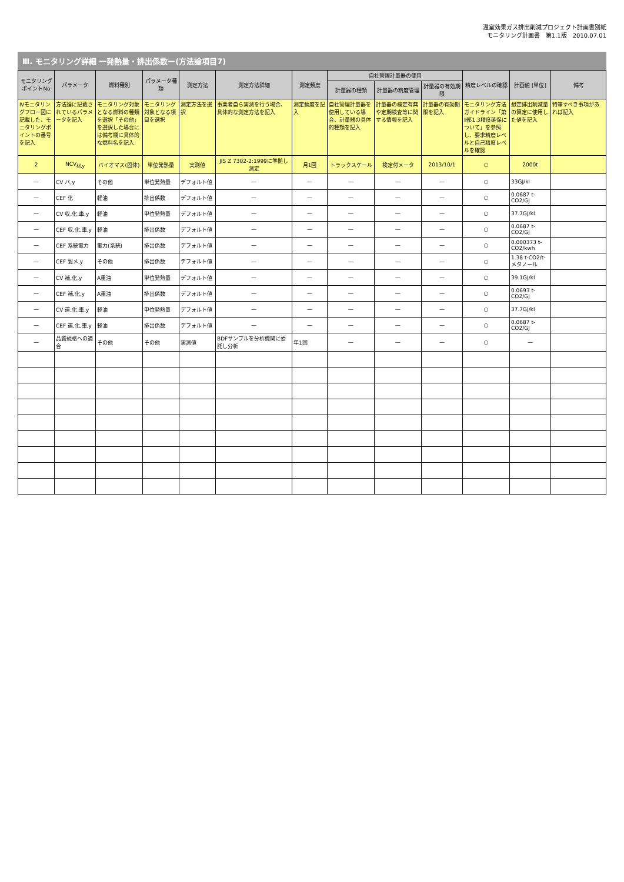温室効果ガス排出削減プロジェクト計画書別紙
モニタリング計画書　第1.1版　2010.07.01
Ⅲ. モニタリング詳細 ー発熱量・排出係数ー(方法論項目7)
| モニタリングポイントNo | パラメータ | 燃料種別 | パラメータ種類 | 測定方法 | 測定方法詳細 | 測定頻度 | 自社管理計量器の使用 | | | 精度レベルの確認 | 計画値 [単位] | 備考 |
| --- | --- | --- | --- | --- | --- | --- | --- | --- | --- | --- | --- | --- |
| | | | | | | | 計量器の種類 | 計量器の精度管理 | 計量器の有効期限 | | | |
| Ⅳモニタリングフロー図に記載した、モニタリングポイントの番号を記入 | 方法論に記載されているパラメータを記入 | モニタリング対象となる燃料の種類を選択「その他」を選択した場合には備考欄に具体的な燃料名を記入 | モニタリング対象となる項目を選択 | 測定方法を選択 | 事業者自ら実測を行う場合、具体的な測定方法を記入 | 測定頻度を記入 | 自社管理計量器を使用している場合、計量器の具体的種類を記入 | 計量器の検定有無や定期検査等に関する情報を記入 | 計量器の有効期限を記入 | モニタリング方法ガイドライン「第Ⅱ部1.3精度確保について」を参照し、要求精度レベルと自己精度レベルを確認 | 想定排出削減量の算定に使用した値を記入 | 特筆すべき事項があれば記入 |
| 2 | NCV<sub>材,y</sub> | バイオマス(固体) | 単位発熱量 | 実測値 | JIS Z 7302-2:1999に準拠し測定 | 月1回 | トラックスケール | 検定付メータ | 2013/10/1 | ○ | 2000t | |
| — | CV バ,y | その他 | 単位発熱量 | デフォルト値 | — | — | — | — | — | ○ | 33GJ/kl | |
| — | CEF 化 | 軽油 | 排出係数 | デフォルト値 | — | — | — | — | — | ○ | 0.0687 t-CO2/GJ | |
| — | CV 収,化,車,y | 軽油 | 単位発熱量 | デフォルト値 | — | — | — | — | — | ○ | 37.7GJ/kl | |
| — | CEF 収,化,車,y | 軽油 | 排出係数 | デフォルト値 | — | — | — | — | — | ○ | 0.0687 t-CO2/GJ | |
| — | CEF 系統電力 | 電力(系統) | 排出係数 | デフォルト値 | — | — | — | — | — | ○ | 0.000373 t-CO2/kwh | |
| — | CEF 製メ,y | その他 | 排出係数 | デフォルト値 | — | — | — | — | — | ○ | 1.38 t-CO2/t-メタノール | |
| — | CV 補,化,y | A重油 | 単位発熱量 | デフォルト値 | — | — | — | — | — | ○ | 39.1GJ/kl | |
| — | CEF 補,化,y | A重油 | 排出係数 | デフォルト値 | — | — | — | — | — | ○ | 0.0693 t-CO2/GJ | |
| — | CV 運,化,車,y | 軽油 | 単位発熱量 | デフォルト値 | — | — | — | — | — | ○ | 37.7GJ/kl | |
| — | CEF 運,化,車,y | 軽油 | 排出係数 | デフォルト値 | — | — | — | — | — | ○ | 0.0687 t-CO2/GJ | |
| — | 品質規格への適合 | その他 | その他 | 実測値 | BDFサンプルを分析機関に委託し分析 | 年1回 | — | — | — | ○ | — | |